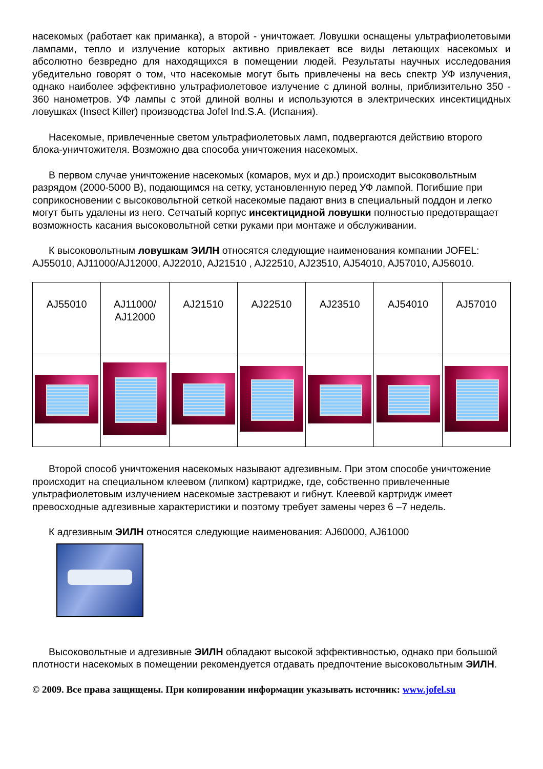насекомых (работает как приманка), а второй - уничтожает. Ловушки оснащены ультрафиолетовыми лампами, тепло и излучение которых активно привлекает все виды летающих насекомых и абсолютно безвредно для находящихся в помещении людей. Результаты научных исследования убедительно говорят о том, что насекомые могут быть привлечены на весь спектр УФ излучения, однако наиболее эффективно ультрафиолетовое излучение с длиной волны, приблизительно 350 - 360 нанометров. УФ лампы с этой длиной волны и используются в электрических инсектицидных ловушках (Insect Killer) производства Jofel Ind.S.A. (Испания).
Насекомые, привлеченные светом ультрафиолетовых ламп, подвергаются действию второго блока-уничтожителя. Возможно два способа уничтожения насекомых.
В первом случае уничтожение насекомых (комаров, мух и др.) происходит высоковольтным разрядом (2000-5000 В), подающимся на сетку, установленную перед УФ лампой. Погибшие при соприкосновении с высоковольтной сеткой насекомые падают вниз в специальный поддон и легко могут быть удалены из него. Сетчатый корпус инсектицидной ловушки полностью предотвращает возможность касания высоковольтной сетки руками при монтаже и обслуживании.
К высоковольтным ловушкам ЭИЛН относятся следующие наименования компании JOFEL: AJ55010, AJ11000/AJ12000, AJ22010, AJ21510 , AJ22510, AJ23510, AJ54010, AJ57010, AJ56010.
| AJ55010 | AJ11000/ AJ12000 | AJ21510 | AJ22510 | AJ23510 | AJ54010 | AJ57010 |
Второй способ уничтожения насекомых называют адгезивным. При этом способе уничтожение происходит на специальном клеевом (липком) картридже, где, собственно привлеченные ультрафиолетовым излучением насекомые застревают и гибнут. Клеевой картридж имеет превосходные адгезивные характеристики и поэтому требует замены через 6 –7 недель.
К адгезивным ЭИЛН относятся следующие наименования: AJ60000, AJ61000
Высоковольтные и адгезивные ЭИЛН обладают высокой эффективностью, однако при большой плотности насекомых в помещении рекомендуется отдавать предпочтение высоковольтным ЭИЛН.
© 2009. Все права защищены. При копировании информации указывать источник: www.jofel.su